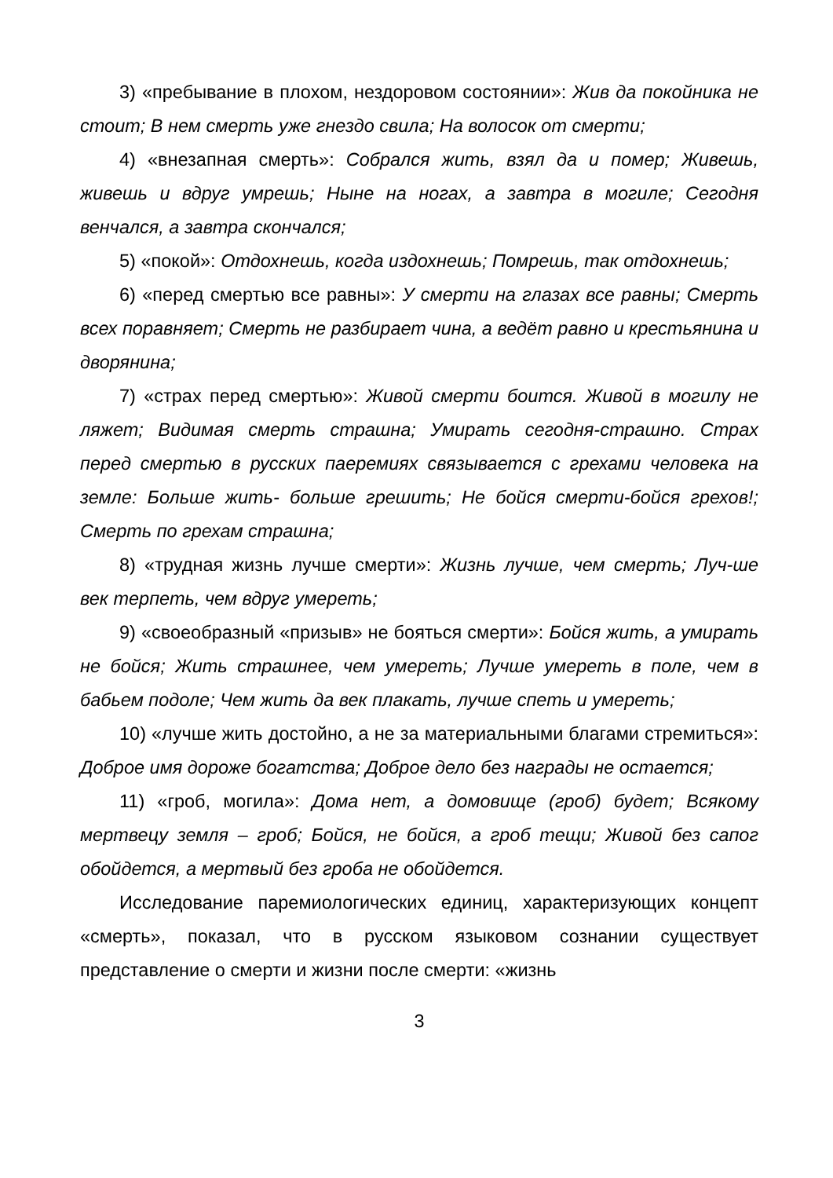3) «пребывание в плохом, нездоровом состоянии»: Жив да покойника не стоит; В нем смерть уже гнездо свила; На волосок от смерти;
4) «внезапная смерть»: Собрался жить, взял да и помер; Живешь, живешь и вдруг умрешь; Ныне на ногах, а завтра в могиле; Сегодня венчался, а завтра скончался;
5) «покой»: Отдохнешь, когда издохнешь; Помрешь, так отдохнешь;
6) «перед смертью все равны»: У смерти на глазах все равны; Смерть всех поравняет; Смерть не разбирает чина, а ведёт равно и крестьянина и дворянина;
7) «страх перед смертью»: Живой смерти боится. Живой в могилу не ляжет; Видимая смерть страшна; Умирать сегодня-страшно. Страх перед смертью в русских паеремиях связывается с грехами человека на земле: Больше жить- больше грешить; Не бойся смерти-бойся грехов!; Смерть по грехам страшна;
8) «трудная жизнь лучше смерти»: Жизнь лучше, чем смерть; Луч-ше век терпеть, чем вдруг умереть;
9) «своеобразный «призыв» не бояться смерти»: Бойся жить, а умирать не бойся; Жить страшнее, чем умереть; Лучше умереть в поле, чем в бабьем подоле; Чем жить да век плакать, лучше спеть и умереть;
10) «лучше жить достойно, а не за материальными благами стремиться»: Доброе имя дороже богатства; Доброе дело без награды не остается;
11) «гроб, могила»: Дома нет, а домовище (гроб) будет; Всякому мертвецу земля – гроб; Бойся, не бойся, а гроб тещи; Живой без сапог обойдется, а мертвый без гроба не обойдется.
Исследование паремиологических единиц, характеризующих концепт «смерть», показал, что в русском языковом сознании существует представление о смерти и жизни после смерти: «жизнь
3